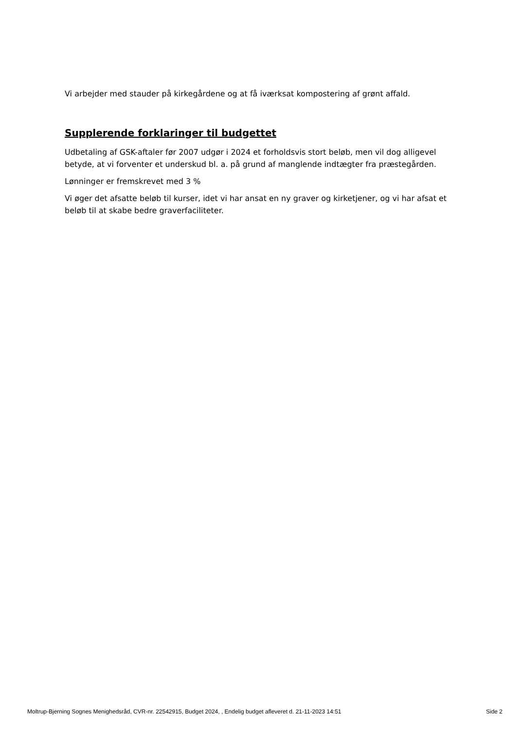Vi arbejder med stauder på kirkegårdene og at få iværksat kompostering af grønt affald.
Supplerende forklaringer til budgettet
Udbetaling af GSK-aftaler før 2007 udgør i 2024 et forholdsvis stort beløb, men vil dog alligevel betyde, at vi forventer et underskud bl. a. på grund af manglende indtægter fra præstegården.
Lønninger er fremskrevet med 3 %
Vi øger det afsatte beløb til kurser, idet vi har ansat en ny graver og kirketjener, og vi har afsat et beløb til at skabe bedre graverfaciliteter.
Moltrup-Bjerning Sognes Menighedsråd, CVR-nr. 22542915, Budget 2024, , Endelig budget afleveret d. 21-11-2023 14:51 Side 2